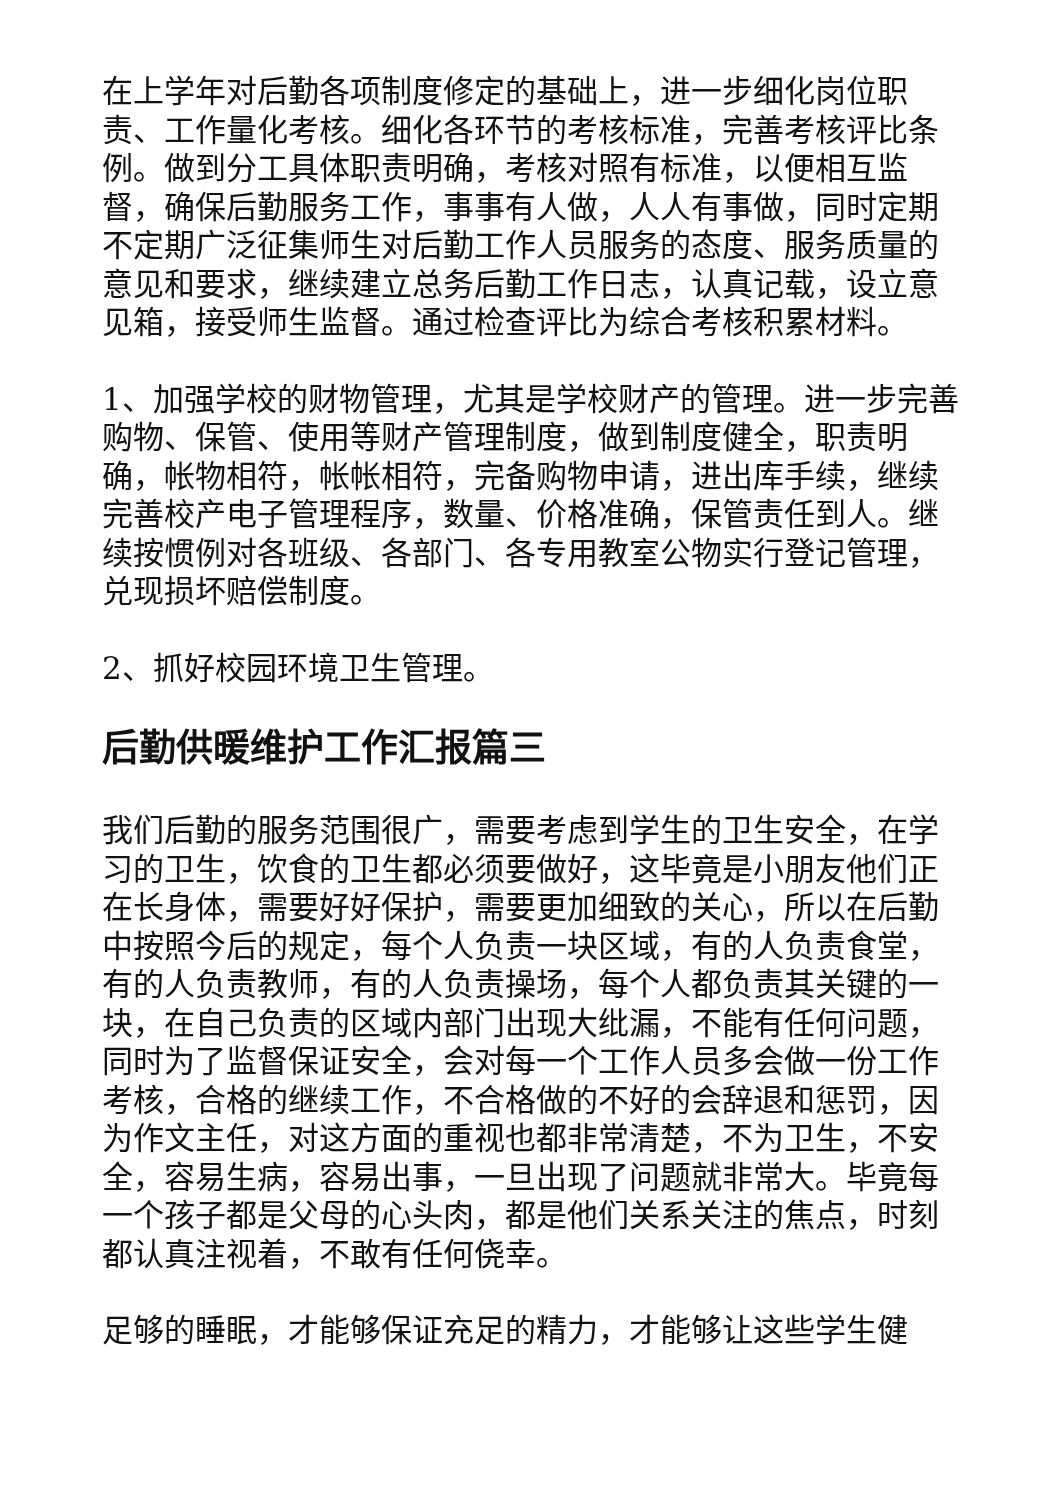在上学年对后勤各项制度修定的基础上，进一步细化岗位职责、工作量化考核。细化各环节的考核标准，完善考核评比条例。做到分工具体职责明确，考核对照有标准，以便相互监督，确保后勤服务工作，事事有人做，人人有事做，同时定期不定期广泛征集师生对后勤工作人员服务的态度、服务质量的意见和要求，继续建立总务后勤工作日志，认真记载，设立意见箱，接受师生监督。通过检查评比为综合考核积累材料。
1、加强学校的财物管理，尤其是学校财产的管理。进一步完善购物、保管、使用等财产管理制度，做到制度健全，职责明确，帐物相符，帐帐相符，完备购物申请，进出库手续，继续完善校产电子管理程序，数量、价格准确，保管责任到人。继续按惯例对各班级、各部门、各专用教室公物实行登记管理，兑现损坏赔偿制度。
2、抓好校园环境卫生管理。
后勤供暖维护工作汇报篇三
我们后勤的服务范围很广，需要考虑到学生的卫生安全，在学习的卫生，饮食的卫生都必须要做好，这毕竟是小朋友他们正在长身体，需要好好保护，需要更加细致的关心，所以在后勤中按照今后的规定，每个人负责一块区域，有的人负责食堂，有的人负责教师，有的人负责操场，每个人都负责其关键的一块，在自己负责的区域内部门出现大纰漏，不能有任何问题，同时为了监督保证安全，会对每一个工作人员多会做一份工作考核，合格的继续工作，不合格做的不好的会辞退和惩罚，因为作文主任，对这方面的重视也都非常清楚，不为卫生，不安全，容易生病，容易出事，一旦出现了问题就非常大。毕竟每一个孩子都是父母的心头肉，都是他们关系关注的焦点，时刻都认真注视着，不敢有任何侥幸。
足够的睡眠，才能够保证充足的精力，才能够让这些学生健